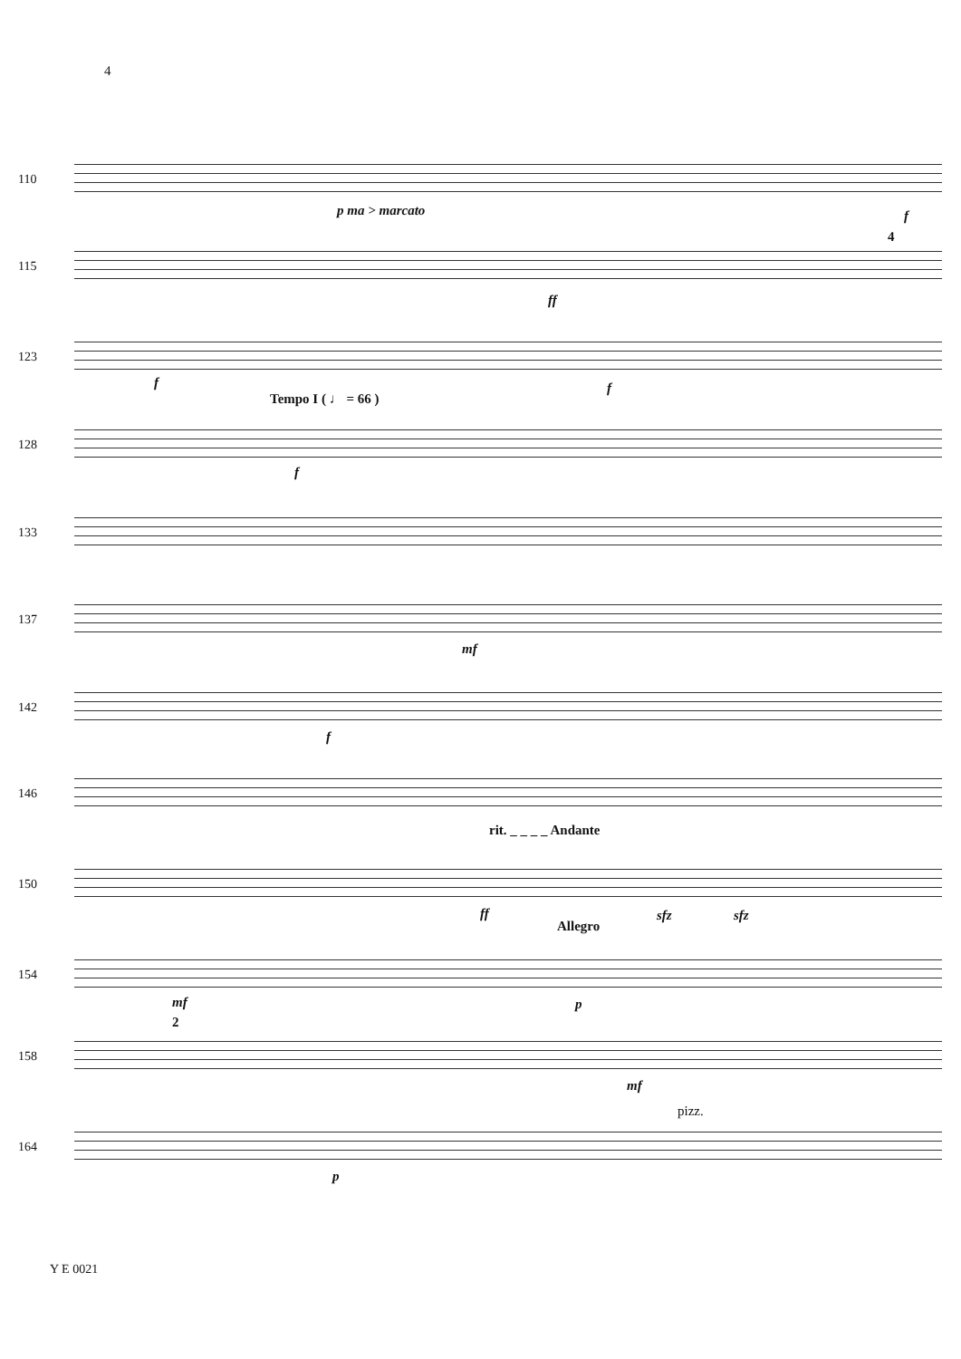4
110
p ma > marcato f
115
ff
4
123
f f
Tempo I ( ♩ = 66 )
128
f
133
137
mf
142
f
146
rit. _ _ _ _ Andante
150
ff sfz sfz
Allegro
154
mf p
158
2
mf
164
p
pizz.
Y E 0021